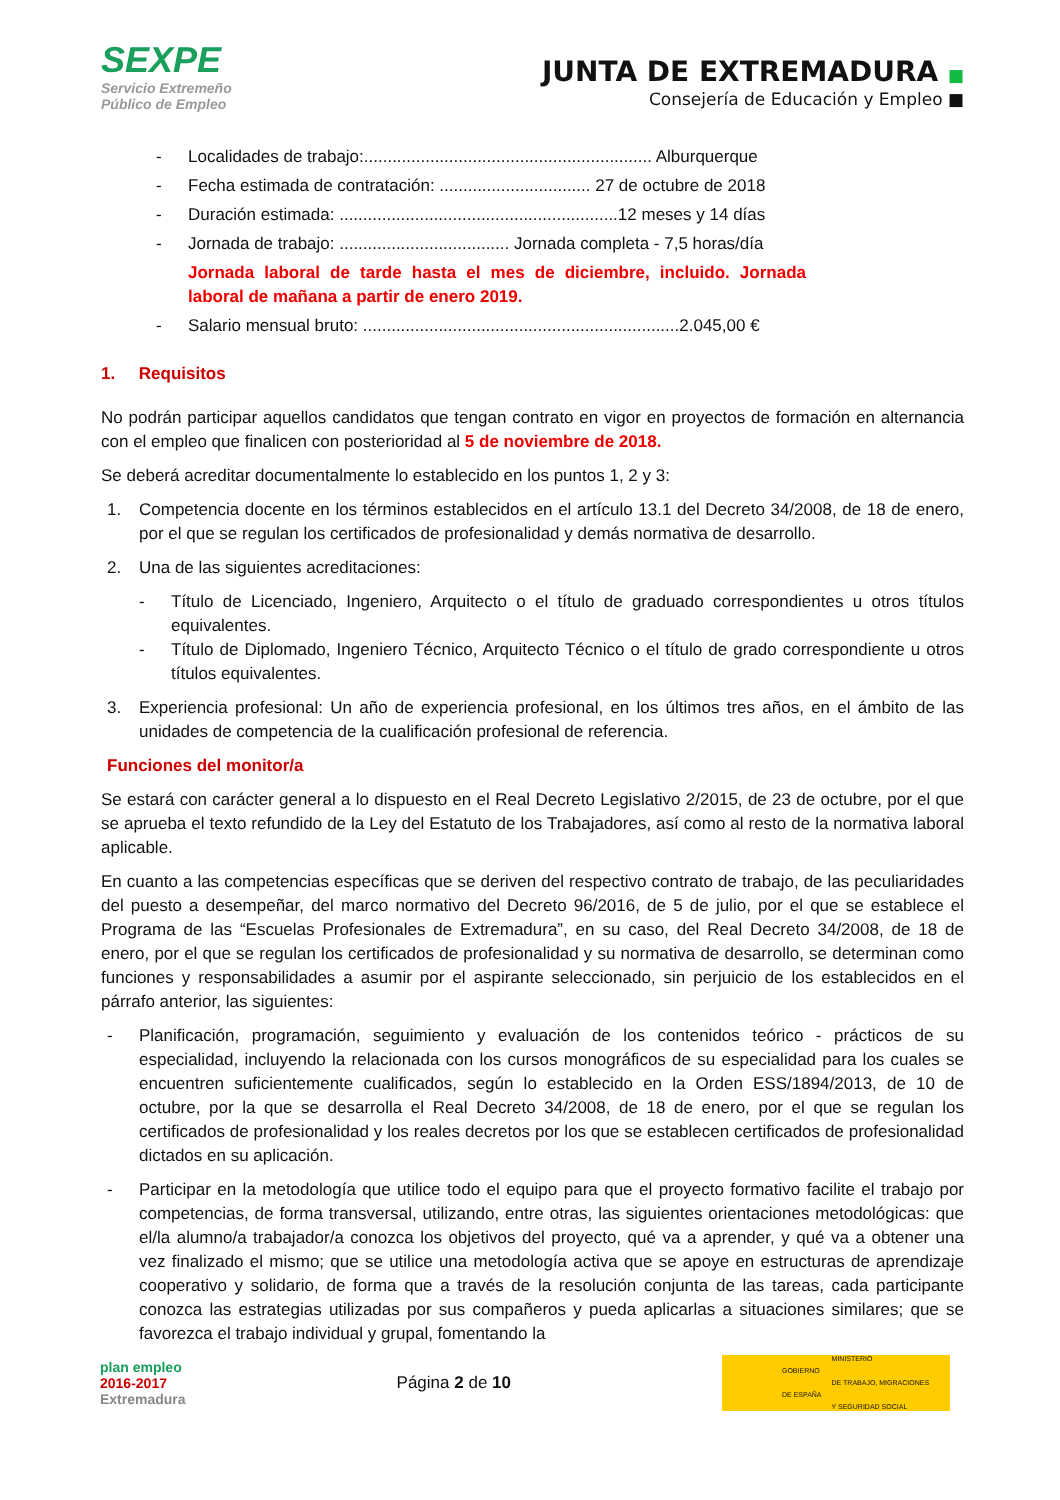SEXPE
Servicio Extremeño
Público de Empleo
JUNTA DE EXTREMADURA ■
Consejería de Educación y Empleo ■
- Localidades de trabajo:............................................................. Alburquerque
- Fecha estimada de contratación: ................................ 27 de octubre de 2018
- Duración estimada: ...........................................................12 meses y 14 días
- Jornada de trabajo: .................................... Jornada completa - 7,5 horas/día
Jornada laboral de tarde hasta el mes de diciembre, incluido. Jornada laboral de mañana a partir de enero 2019.
- Salario mensual bruto: ...................................................................2.045,00 €
1. Requisitos
No podrán participar aquellos candidatos que tengan contrato en vigor en proyectos de formación en alternancia con el empleo que finalicen con posterioridad al 5 de noviembre de 2018.
Se deberá acreditar documentalmente lo establecido en los puntos 1, 2 y 3:
1. Competencia docente en los términos establecidos en el artículo 13.1 del Decreto 34/2008, de 18 de enero, por el que se regulan los certificados de profesionalidad y demás normativa de desarrollo.
2. Una de las siguientes acreditaciones:
- Título de Licenciado, Ingeniero, Arquitecto o el título de graduado correspondientes u otros títulos equivalentes.
- Título de Diplomado, Ingeniero Técnico, Arquitecto Técnico o el título de grado correspondiente u otros títulos equivalentes.
3. Experiencia profesional: Un año de experiencia profesional, en los últimos tres años, en el ámbito de las unidades de competencia de la cualificación profesional de referencia.
Funciones del monitor/a
Se estará con carácter general a lo dispuesto en el Real Decreto Legislativo 2/2015, de 23 de octubre, por el que se aprueba el texto refundido de la Ley del Estatuto de los Trabajadores, así como al resto de la normativa laboral aplicable.
En cuanto a las competencias específicas que se deriven del respectivo contrato de trabajo, de las peculiaridades del puesto a desempeñar, del marco normativo del Decreto 96/2016, de 5 de julio, por el que se establece el Programa de las “Escuelas Profesionales de Extremadura”, en su caso, del Real Decreto 34/2008, de 18 de enero, por el que se regulan los certificados de profesionalidad y su normativa de desarrollo, se determinan como funciones y responsabilidades a asumir por el aspirante seleccionado, sin perjuicio de los establecidos en el párrafo anterior, las siguientes:
- Planificación, programación, seguimiento y evaluación de los contenidos teórico - prácticos de su especialidad, incluyendo la relacionada con los cursos monográficos de su especialidad para los cuales se encuentren suficientemente cualificados, según lo establecido en la Orden ESS/1894/2013, de 10 de octubre, por la que se desarrolla el Real Decreto 34/2008, de 18 de enero, por el que se regulan los certificados de profesionalidad y los reales decretos por los que se establecen certificados de profesionalidad dictados en su aplicación.
- Participar en la metodología que utilice todo el equipo para que el proyecto formativo facilite el trabajo por competencias, de forma transversal, utilizando, entre otras, las siguientes orientaciones metodológicas: que el/la alumno/a trabajador/a conozca los objetivos del proyecto, qué va a aprender, y qué va a obtener una vez finalizado el mismo; que se utilice una metodología activa que se apoye en estructuras de aprendizaje cooperativo y solidario, de forma que a través de la resolución conjunta de las tareas, cada participante conozca las estrategias utilizadas por sus compañeros y pueda aplicarlas a situaciones similares; que se favorezca el trabajo individual y grupal, fomentando la
plan empleo
2016-2017
Extremadura
Página 2 de 10
GOBIERNO
DE ESPAÑA MINISTERIO
DE TRABAJO, MIGRACIONES
Y SEGURIDAD SOCIAL